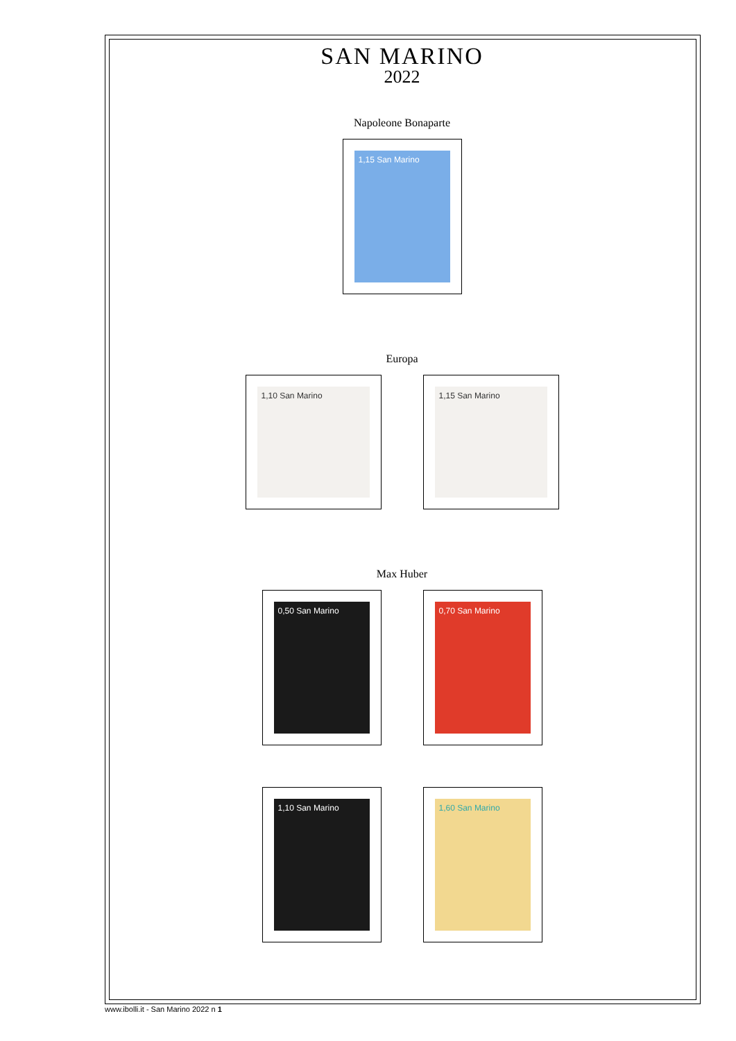SAN MARINO
2022
Napoleone Bonaparte
1,15 San Marino
Europa
1,10 San Marino 1,15 San Marino
Max Huber
0,50 San Marino 0,70 San Marino
1,10 San Marino 1,60 San Marino
www.ibolli.it - San Marino 2022 n 1